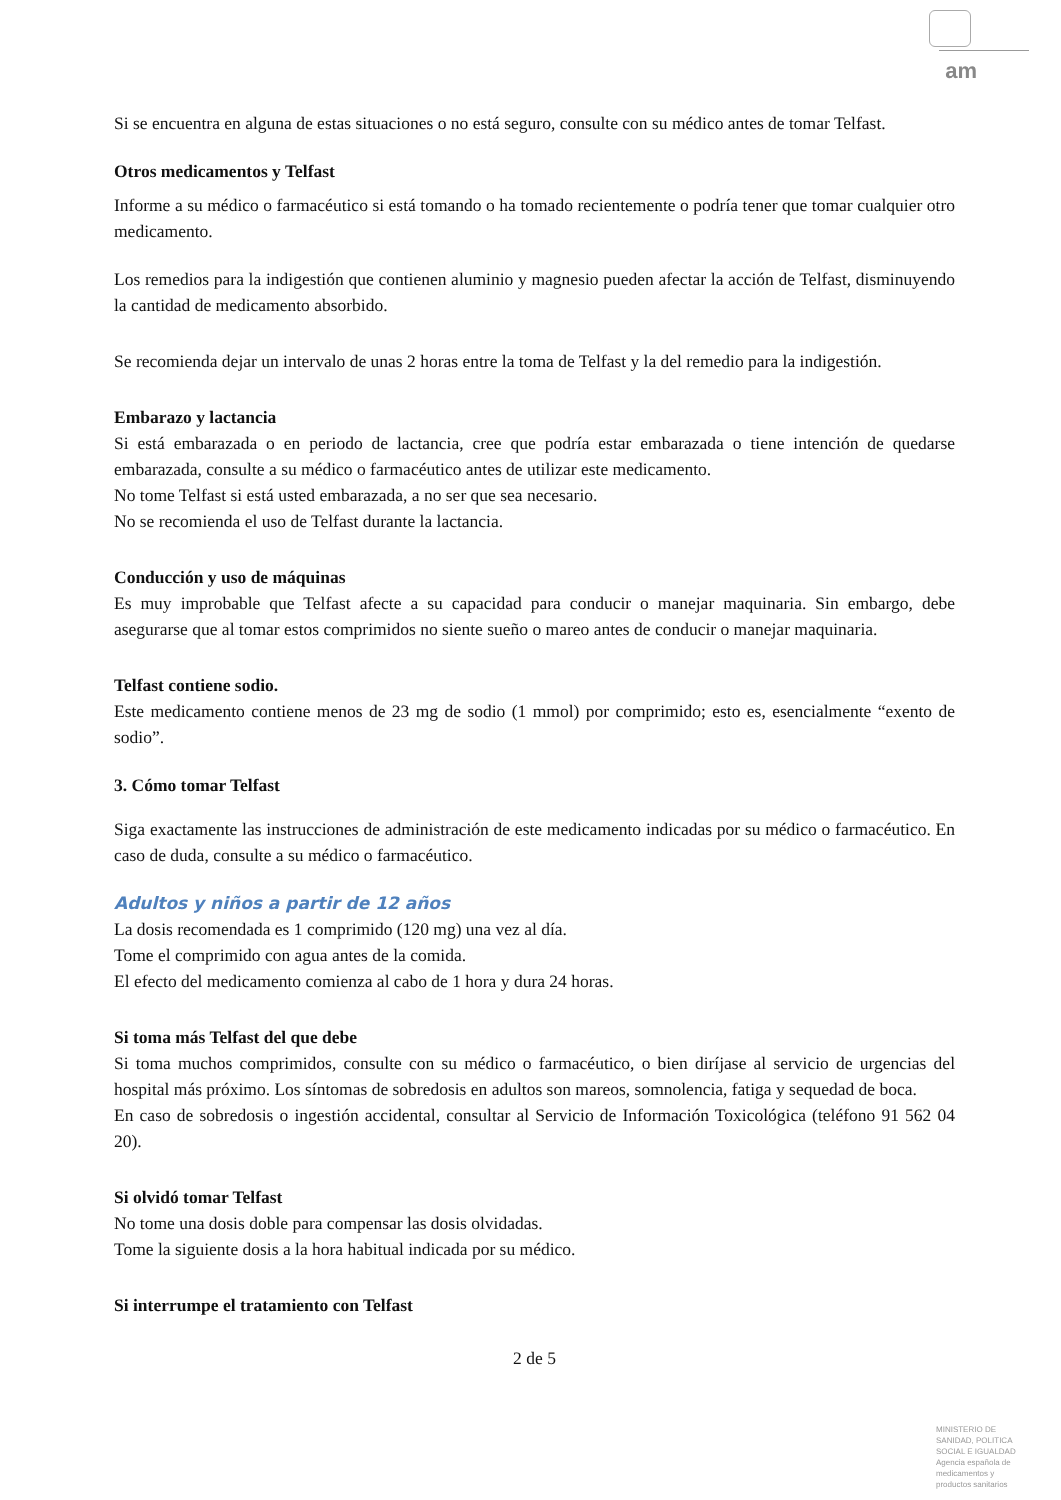am
Si se encuentra en alguna de estas situaciones o no está seguro, consulte con su médico antes de tomar Telfast.
Otros medicamentos y Telfast
Informe a su médico o farmacéutico si está tomando o ha tomado recientemente o podría tener que tomar cualquier otro medicamento.
Los remedios para la indigestión que contienen aluminio y magnesio pueden afectar la acción de Telfast, disminuyendo la cantidad de medicamento absorbido.
Se recomienda dejar un intervalo de unas 2 horas entre la toma de Telfast y la del remedio para la indigestión.
Embarazo y lactancia
Si está embarazada o en periodo de lactancia, cree que podría estar embarazada o tiene intención de quedarse embarazada, consulte a su médico o farmacéutico antes de utilizar este medicamento.
No tome Telfast si está usted embarazada, a no ser que sea necesario.
No se recomienda el uso de Telfast durante la lactancia.
Conducción y uso de máquinas
Es muy improbable que Telfast afecte a su capacidad para conducir o manejar maquinaria. Sin embargo, debe asegurarse que al tomar estos comprimidos no siente sueño o mareo antes de conducir o manejar maquinaria.
Telfast contiene sodio.
Este medicamento contiene menos de 23 mg de sodio (1 mmol) por comprimido; esto es, esencialmente “exento de sodio”.
3. Cómo tomar Telfast
Siga exactamente las instrucciones de administración de este medicamento indicadas por su médico o farmacéutico. En caso de duda, consulte a su médico o farmacéutico.
Adultos y niños a partir de 12 años
La dosis recomendada es 1 comprimido (120 mg) una vez al día.
Tome el comprimido con agua antes de la comida.
El efecto del medicamento comienza al cabo de 1 hora y dura 24 horas.
Si toma más Telfast del que debe
Si toma muchos comprimidos, consulte con su médico o farmacéutico, o bien diríjase al servicio de urgencias del hospital más próximo. Los síntomas de sobredosis en adultos son mareos, somnolencia, fatiga y sequedad de boca.
En caso de sobredosis o ingestión accidental, consultar al Servicio de Información Toxicológica (teléfono 91 562 04 20).
Si olvidó tomar Telfast
No tome una dosis doble para compensar las dosis olvidadas.
Tome la siguiente dosis a la hora habitual indicada por su médico.
Si interrumpe el tratamiento con Telfast
2 de 5
MINISTERIO DE SANIDAD, POLITICA SOCIAL E IGUALDAD
Agencia española de medicamentos y productos sanitarios